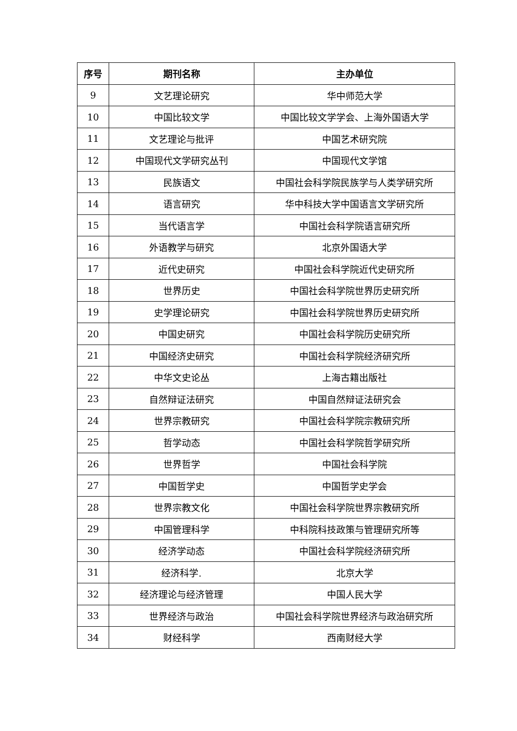| 序号 | 期刊名称 | 主办单位 |
| --- | --- | --- |
| 9 | 文艺理论研究 | 华中师范大学 |
| 10 | 中国比较文学 | 中国比较文学学会、上海外国语大学 |
| 11 | 文艺理论与批评 | 中国艺术研究院 |
| 12 | 中国现代文学研究丛刊 | 中国现代文学馆 |
| 13 | 民族语文 | 中国社会科学院民族学与人类学研究所 |
| 14 | 语言研究 | 华中科技大学中国语言文学研究所 |
| 15 | 当代语言学 | 中国社会科学院语言研究所 |
| 16 | 外语教学与研究 | 北京外国语大学 |
| 17 | 近代史研究 | 中国社会科学院近代史研究所 |
| 18 | 世界历史 | 中国社会科学院世界历史研究所 |
| 19 | 史学理论研究 | 中国社会科学院世界历史研究所 |
| 20 | 中国史研究 | 中国社会科学院历史研究所 |
| 21 | 中国经济史研究 | 中国社会科学院经济研究所 |
| 22 | 中华文史论丛 | 上海古籍出版社 |
| 23 | 自然辩证法研究 | 中国自然辩证法研究会 |
| 24 | 世界宗教研究 | 中国社会科学院宗教研究所 |
| 25 | 哲学动态 | 中国社会科学院哲学研究所 |
| 26 | 世界哲学 | 中国社会科学院 |
| 27 | 中国哲学史 | 中国哲学史学会 |
| 28 | 世界宗教文化 | 中国社会科学院世界宗教研究所 |
| 29 | 中国管理科学 | 中科院科技政策与管理研究所等 |
| 30 | 经济学动态 | 中国社会科学院经济研究所 |
| 31 | 经济科学. | 北京大学 |
| 32 | 经济理论与经济管理 | 中国人民大学 |
| 33 | 世界经济与政治 | 中国社会科学院世界经济与政治研究所 |
| 34 | 财经科学 | 西南财经大学 |